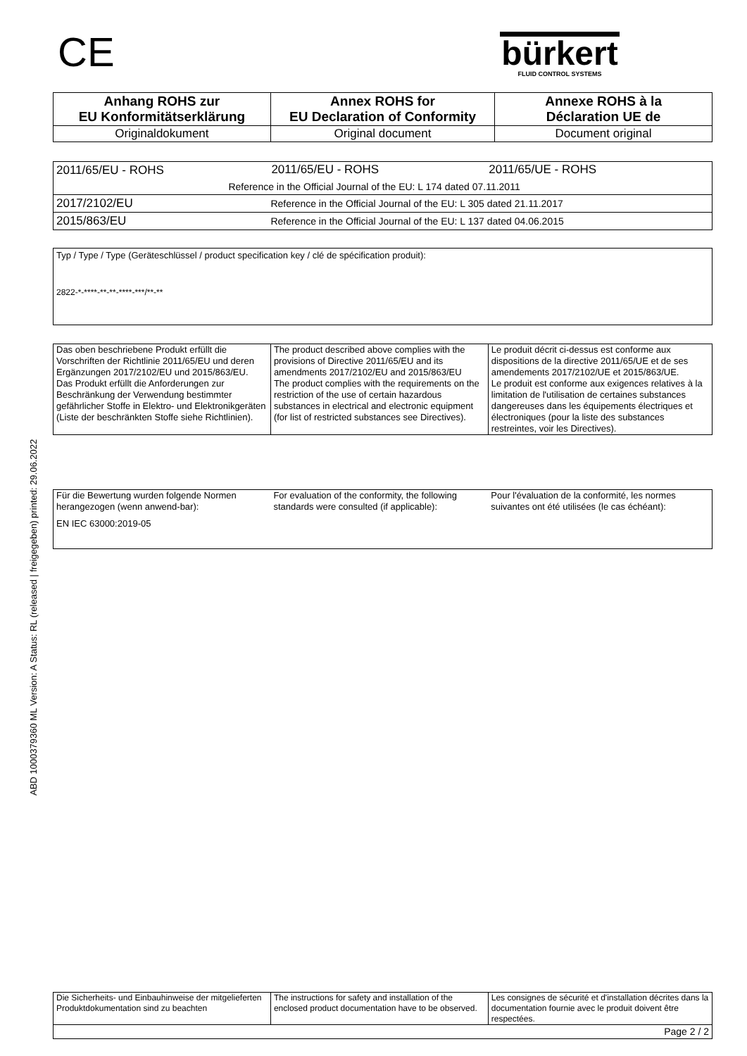CE
bürkert
FLUID CONTROL SYSTEMS
ABD 1000379360 ML Version: A Status: RL (released | freigegeben) printed: 29.06.2022
| Anhang ROHS zur EU Konformitätserklärung | Annex ROHS for EU Declaration of Conformity | Annexe ROHS à la Déclaration UE de |
| --- | --- | --- |
| Originaldokument | Original document | Document original |
| 2011/65/EU - ROHS | 2011/65/EU - ROHS | 2011/65/UE - ROHS |
| | Reference in the Official Journal of the EU: L 174 dated 07.11.2011 | |
| 2017/2102/EU | Reference in the Official Journal of the EU: L 305 dated 21.11.2017 | |
| 2015/863/EU | Reference in the Official Journal of the EU: L 137 dated 04.06.2015 | |
Typ / Type / Type (Geräteschlüssel / product specification key / clé de spécification produit):
2822-*-****-**-**-****-***/**-**
| Das oben beschriebene Produkt erfüllt die Vorschriften der Richtlinie 2011/65/EU und deren Ergänzungen 2017/2102/EU und 2015/863/EU. Das Produkt erfüllt die Anforderungen zur Beschränkung der Verwendung bestimmter gefährlicher Stoffe in Elektro- und Elektronikgeräten (Liste der beschränkten Stoffe siehe Richtlinien). | The product described above complies with the provisions of Directive 2011/65/EU and its amendments 2017/2102/EU and 2015/863/EU The product complies with the requirements on the restriction of the use of certain hazardous substances in electrical and electronic equipment (for list of restricted substances see Directives). | Le produit décrit ci-dessus est conforme aux dispositions de la directive 2011/65/UE et de ses amendements 2017/2102/UE et 2015/863/UE. Le produit est conforme aux exigences relatives à la limitation de l'utilisation de certaines substances dangereuses dans les équipements électriques et électroniques (pour la liste des substances restreintes, voir les Directives). |
| Für die Bewertung wurden folgende Normen herangezogen (wenn anwend-bar): EN IEC 63000:2019-05 | For evaluation of the conformity, the following standards were consulted (if applicable): | Pour l'évaluation de la conformité, les normes suivantes ont été utilisées (le cas échéant): |
| Die Sicherheits- und Einbauhinweise der mitgelieferten Produktdokumentation sind zu beachten | The instructions for safety and installation of the enclosed product documentation have to be observed. | Les consignes de sécurité et d'installation décrites dans la documentation fournie avec le produit doivent être respectées. |
| Page 2 / 2 | | |